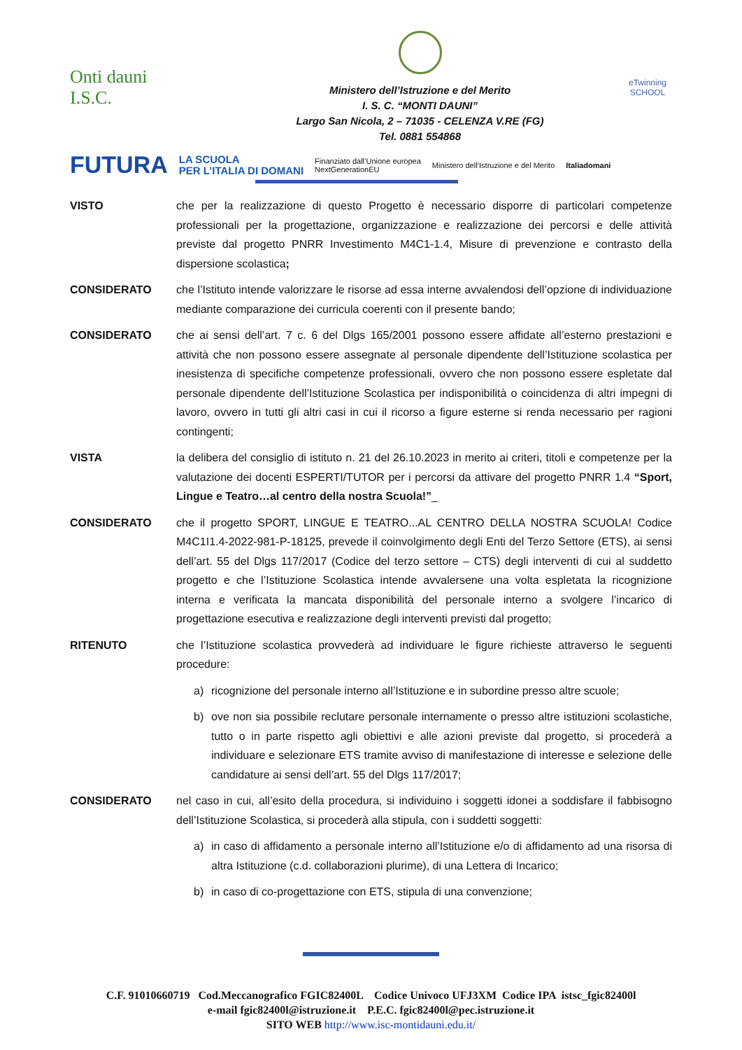Onti dauni
I.S.C.
Ministero dell’Istruzione e del Merito
I. S. C. “MONTI DAUNI”
Largo San Nicola, 2 – 71035 - CELENZA V.RE (FG)
Tel. 0881 554868
eTwinning
SCHOOL
FUTURA LA SCUOLA
PER L’ITALIA DI DOMANI Finanziato dall’Unione europea
NextGenerationEU Ministero dell’Istruzione e del Merito Italiadomani
VISTO che per la realizzazione di questo Progetto è necessario disporre di particolari competenze professionali per la progettazione, organizzazione e realizzazione dei percorsi e delle attività previste dal progetto PNRR Investimento M4C1-1.4, Misure di prevenzione e contrasto della dispersione scolastica;
CONSIDERATO che l’Istituto intende valorizzare le risorse ad essa interne avvalendosi dell’opzione di individuazione mediante comparazione dei curricula coerenti con il presente bando;
CONSIDERATO che ai sensi dell’art. 7 c. 6 del Dlgs 165/2001 possono essere affidate all’esterno prestazioni e attività che non possono essere assegnate al personale dipendente dell’Istituzione scolastica per inesistenza di specifiche competenze professionali, ovvero che non possono essere espletate dal personale dipendente dell’Istituzione Scolastica per indisponibilità o coincidenza di altri impegni di lavoro, ovvero in tutti gli altri casi in cui il ricorso a figure esterne si renda necessario per ragioni contingenti;
VISTA la delibera del consiglio di istituto n. 21 del 26.10.2023 in merito ai criteri, titoli e competenze per la valutazione dei docenti ESPERTI/TUTOR per i percorsi da attivare del progetto PNRR 1.4 “Sport, Lingue e Teatro…al centro della nostra Scuola!”_
CONSIDERATO che il progetto SPORT, LINGUE E TEATRO...AL CENTRO DELLA NOSTRA SCUOLA! Codice M4C1I1.4-2022-981-P-18125, prevede il coinvolgimento degli Enti del Terzo Settore (ETS), ai sensi dell’art. 55 del Dlgs 117/2017 (Codice del terzo settore – CTS) degli interventi di cui al suddetto progetto e che l’Istituzione Scolastica intende avvalersene una volta espletata la ricognizione interna e verificata la mancata disponibilità del personale interno a svolgere l’incarico di progettazione esecutiva e realizzazione degli interventi previsti dal progetto;
RITENUTO che l’Istituzione scolastica provvederà ad individuare le figure richieste attraverso le seguenti procedure:
a) ricognizione del personale interno all’Istituzione e in subordine presso altre scuole;
b) ove non sia possibile reclutare personale internamente o presso altre istituzioni scolastiche, tutto o in parte rispetto agli obiettivi e alle azioni previste dal progetto, si procederà a individuare e selezionare ETS tramite avviso di manifestazione di interesse e selezione delle candidature ai sensi dell’art. 55 del Dlgs 117/2017;
CONSIDERATO nel caso in cui, all’esito della procedura, si individuino i soggetti idonei a soddisfare il fabbisogno dell’Istituzione Scolastica, si procederà alla stipula, con i suddetti soggetti:
a) in caso di affidamento a personale interno all’Istituzione e/o di affidamento ad una risorsa di altra Istituzione (c.d. collaborazioni plurime), di una Lettera di Incarico;
b) in caso di co-progettazione con ETS, stipula di una convenzione;
C.F. 91010660719 Cod.Meccanografico FGIC82400L Codice Univoco UFJ3XM Codice IPA istsc_fgic82400l
e-mail fgic82400l@istruzione.it P.E.C. fgic82400l@pec.istruzione.it
SITO WEB http://www.isc-montidauni.edu.it/